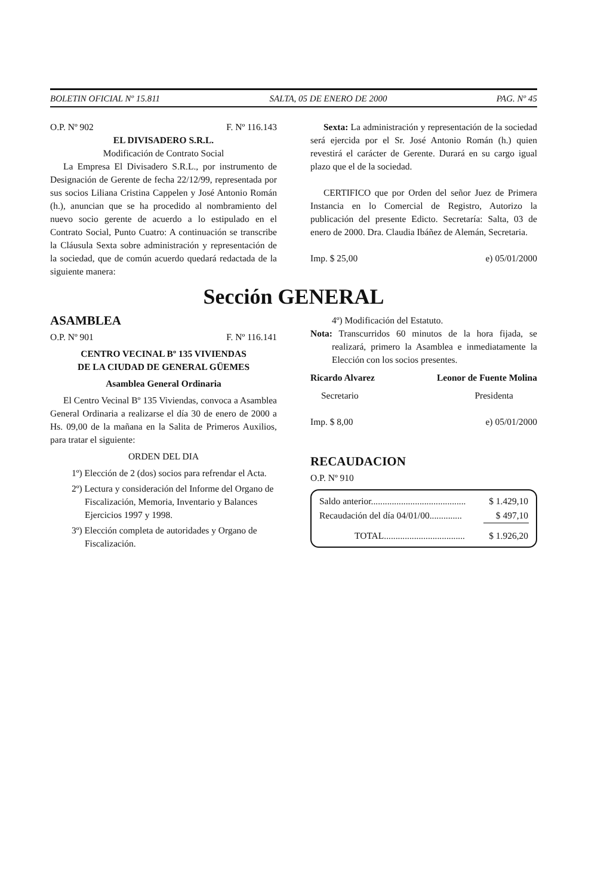BOLETIN OFICIAL Nº 15.811 SALTA, 05 DE ENERO DE 2000 PAG. Nº 45
O.P. Nº 902 F. Nº 116.143
EL DIVISADERO S.R.L.
Modificación de Contrato Social
La Empresa El Divisadero S.R.L., por instrumento de Designación de Gerente de fecha 22/12/99, representada por sus socios Liliana Cristina Cappelen y José Antonio Román (h.), anuncian que se ha procedido al nombramiento del nuevo socio gerente de acuerdo a lo estipulado en el Contrato Social, Punto Cuatro: A continuación se transcribe la Cláusula Sexta sobre administración y representación de la sociedad, que de común acuerdo quedará redactada de la siguiente manera:
Sexta: La administración y representación de la sociedad será ejercida por el Sr. José Antonio Román (h.) quien revestirá el carácter de Gerente. Durará en su cargo igual plazo que el de la sociedad.
CERTIFICO que por Orden del señor Juez de Primera Instancia en lo Comercial de Registro, Autorizo la publicación del presente Edicto. Secretaría: Salta, 03 de enero de 2000. Dra. Claudia Ibáñez de Alemán, Secretaria.
Imp. $ 25,00 e) 05/01/2000
Sección GENERAL
ASAMBLEA
O.P. Nº 901 F. Nº 116.141
CENTRO VECINAL Bº 135 VIVIENDAS
DE LA CIUDAD DE GENERAL GÜEMES
Asamblea General Ordinaria
El Centro Vecinal Bº 135 Viviendas, convoca a Asamblea General Ordinaria a realizarse el día 30 de enero de 2000 a Hs. 09,00 de la mañana en la Salita de Primeros Auxilios, para tratar el siguiente:
ORDEN DEL DIA
1º) Elección de 2 (dos) socios para refrendar el Acta.
2º) Lectura y consideración del Informe del Organo de Fiscalización, Memoria, Inventario y Balances Ejercicios 1997 y 1998.
3º) Elección completa de autoridades y Organo de Fiscalización.
4º) Modificación del Estatuto.
Nota: Transcurridos 60 minutos de la hora fijada, se realizará, primero la Asamblea e inmediatamente la Elección con los socios presentes.
Ricardo Alvarez Leonor de Fuente Molina
Secretario Presidenta
Imp. $ 8,00 e) 05/01/2000
RECAUDACION
O.P. Nº 910
| Saldo anterior......................................... | $ 1.429,10 |
| Recaudación del día 04/01/00.............. | $ 497,10 |
| TOTAL................................... | $ 1.926,20 |